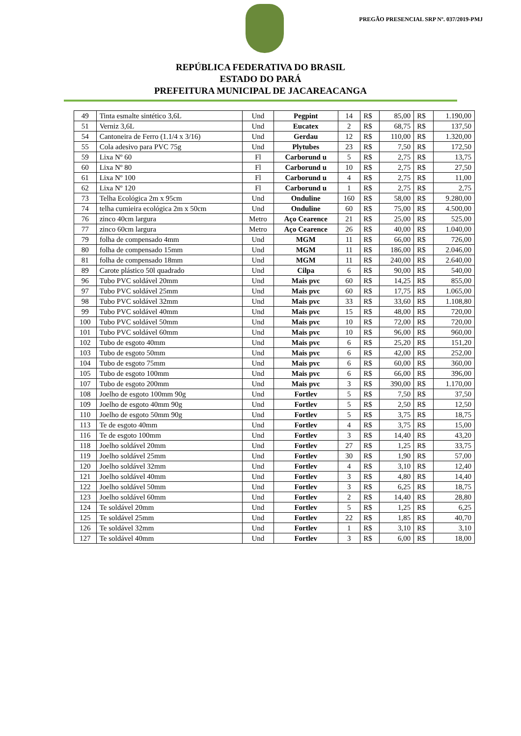PREGÃO PRESENCIAL SRP Nº. 037/2019-PMJ
REPÚBLICA FEDERATIVA DO BRASIL
ESTADO DO PARÁ
PREFEITURA MUNICIPAL DE JACAREACANGA
| 49 | Tinta esmalte sintético 3,6L | Und | Pegpint | 14 | R$ | 85,00 | R$ | 1.190,00 |
| 51 | Verniz 3,6L | Und | Eucatex | 2 | R$ | 68,75 | R$ | 137,50 |
| 54 | Cantoneira de Ferro (1.1/4 x 3/16) | Und | Gerdau | 12 | R$ | 110,00 | R$ | 1.320,00 |
| 55 | Cola adesivo para PVC 75g | Und | Plytubes | 23 | R$ | 7,50 | R$ | 172,50 |
| 59 | Lixa Nº 60 | Fl | Carborund u | 5 | R$ | 2,75 | R$ | 13,75 |
| 60 | Lixa Nº 80 | Fl | Carborund u | 10 | R$ | 2,75 | R$ | 27,50 |
| 61 | Lixa Nº 100 | Fl | Carborund u | 4 | R$ | 2,75 | R$ | 11,00 |
| 62 | Lixa Nº 120 | Fl | Carborund u | 1 | R$ | 2,75 | R$ | 2,75 |
| 73 | Telha Ecológica 2m x 95cm | Und | Onduline | 160 | R$ | 58,00 | R$ | 9.280,00 |
| 74 | telha cumieira ecológica 2m x 50cm | Und | Onduline | 60 | R$ | 75,00 | R$ | 4.500,00 |
| 76 | zinco 40cm largura | Metro | Aço Cearence | 21 | R$ | 25,00 | R$ | 525,00 |
| 77 | zinco 60cm largura | Metro | Aço Cearence | 26 | R$ | 40,00 | R$ | 1.040,00 |
| 79 | folha de compensado 4mm | Und | MGM | 11 | R$ | 66,00 | R$ | 726,00 |
| 80 | folha de compensado 15mm | Und | MGM | 11 | R$ | 186,00 | R$ | 2.046,00 |
| 81 | folha de compensado 18mm | Und | MGM | 11 | R$ | 240,00 | R$ | 2.640,00 |
| 89 | Carote plástico 50l quadrado | Und | Cilpa | 6 | R$ | 90,00 | R$ | 540,00 |
| 96 | Tubo PVC soldável 20mm | Und | Mais pvc | 60 | R$ | 14,25 | R$ | 855,00 |
| 97 | Tubo PVC soldável 25mm | Und | Mais pvc | 60 | R$ | 17,75 | R$ | 1.065,00 |
| 98 | Tubo PVC soldável 32mm | Und | Mais pvc | 33 | R$ | 33,60 | R$ | 1.108,80 |
| 99 | Tubo PVC soldável 40mm | Und | Mais pvc | 15 | R$ | 48,00 | R$ | 720,00 |
| 100 | Tubo PVC soldável 50mm | Und | Mais pvc | 10 | R$ | 72,00 | R$ | 720,00 |
| 101 | Tubo PVC soldável 60mm | Und | Mais pvc | 10 | R$ | 96,00 | R$ | 960,00 |
| 102 | Tubo de esgoto 40mm | Und | Mais pvc | 6 | R$ | 25,20 | R$ | 151,20 |
| 103 | Tubo de esgoto 50mm | Und | Mais pvc | 6 | R$ | 42,00 | R$ | 252,00 |
| 104 | Tubo de esgoto 75mm | Und | Mais pvc | 6 | R$ | 60,00 | R$ | 360,00 |
| 105 | Tubo de esgoto 100mm | Und | Mais pvc | 6 | R$ | 66,00 | R$ | 396,00 |
| 107 | Tubo de esgoto 200mm | Und | Mais pvc | 3 | R$ | 390,00 | R$ | 1.170,00 |
| 108 | Joelho de esgoto 100mm 90g | Und | Fortlev | 5 | R$ | 7,50 | R$ | 37,50 |
| 109 | Joelho de esgoto 40mm 90g | Und | Fortlev | 5 | R$ | 2,50 | R$ | 12,50 |
| 110 | Joelho de esgoto 50mm 90g | Und | Fortlev | 5 | R$ | 3,75 | R$ | 18,75 |
| 113 | Te de esgoto 40mm | Und | Fortlev | 4 | R$ | 3,75 | R$ | 15,00 |
| 116 | Te de esgoto 100mm | Und | Fortlev | 3 | R$ | 14,40 | R$ | 43,20 |
| 118 | Joelho soldável 20mm | Und | Fortlev | 27 | R$ | 1,25 | R$ | 33,75 |
| 119 | Joelho soldável 25mm | Und | Fortlev | 30 | R$ | 1,90 | R$ | 57,00 |
| 120 | Joelho soldável 32mm | Und | Fortlev | 4 | R$ | 3,10 | R$ | 12,40 |
| 121 | Joelho soldável 40mm | Und | Fortlev | 3 | R$ | 4,80 | R$ | 14,40 |
| 122 | Joelho soldável 50mm | Und | Fortlev | 3 | R$ | 6,25 | R$ | 18,75 |
| 123 | Joelho soldável 60mm | Und | Fortlev | 2 | R$ | 14,40 | R$ | 28,80 |
| 124 | Te soldável 20mm | Und | Fortlev | 5 | R$ | 1,25 | R$ | 6,25 |
| 125 | Te soldável 25mm | Und | Fortlev | 22 | R$ | 1,85 | R$ | 40,70 |
| 126 | Te soldável 32mm | Und | Fortlev | 1 | R$ | 3,10 | R$ | 3,10 |
| 127 | Te soldável 40mm | Und | Fortlev | 3 | R$ | 6,00 | R$ | 18,00 |